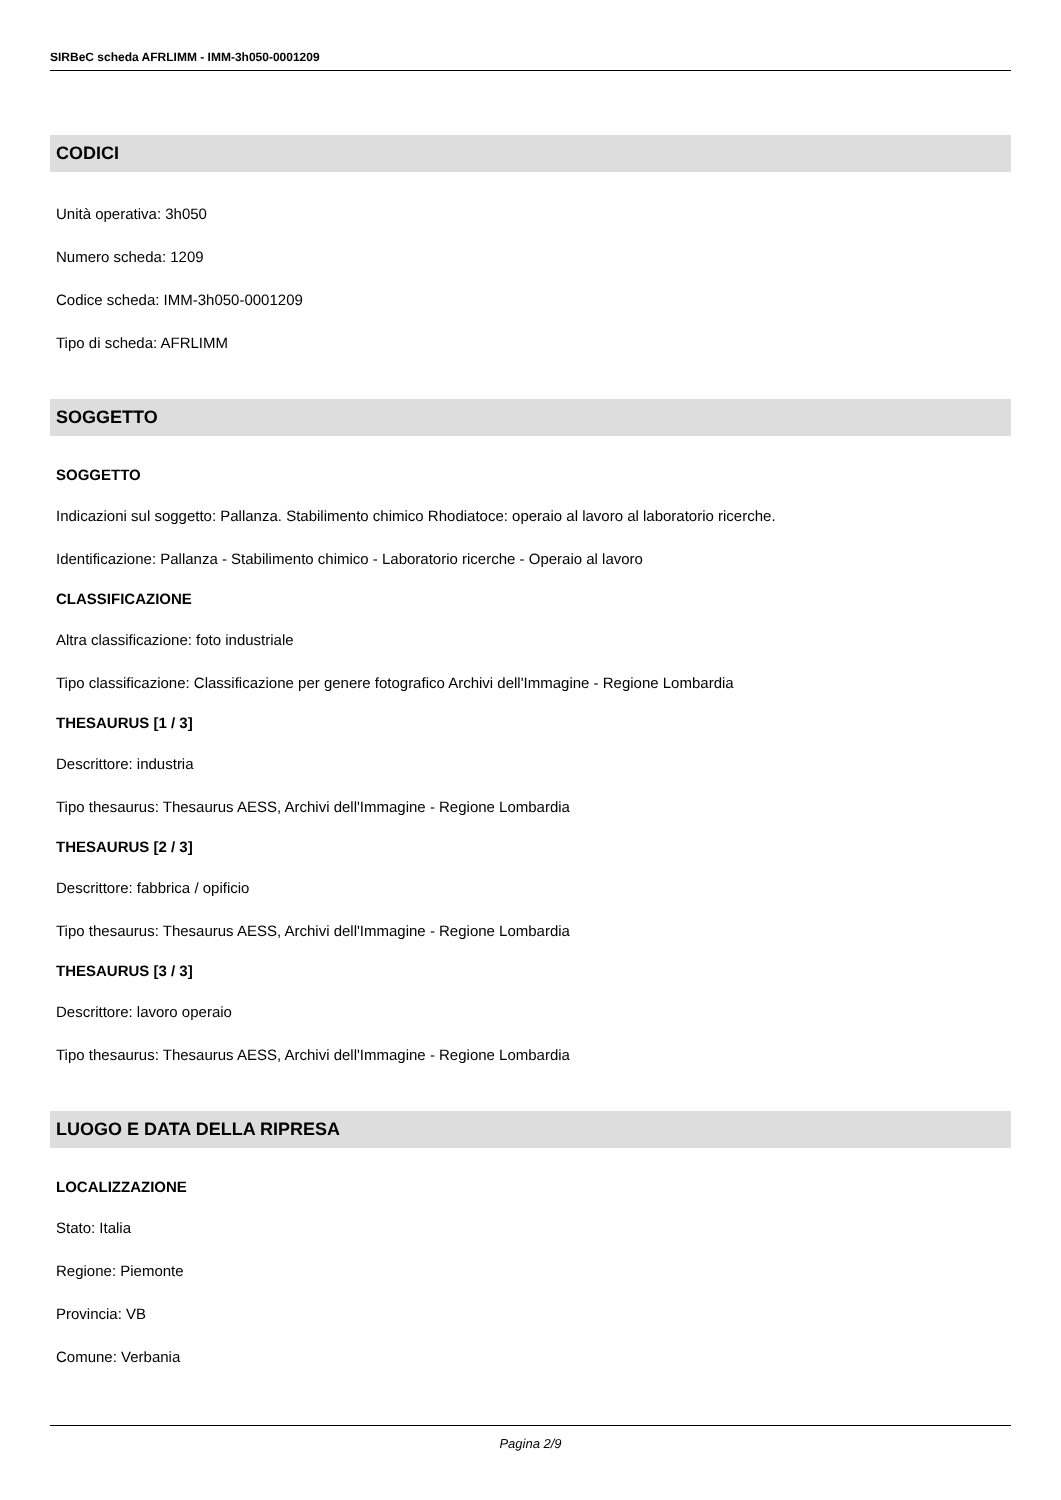SIRBeC scheda AFRLIMM - IMM-3h050-0001209
CODICI
Unità operativa: 3h050
Numero scheda: 1209
Codice scheda: IMM-3h050-0001209
Tipo di scheda: AFRLIMM
SOGGETTO
SOGGETTO
Indicazioni sul soggetto: Pallanza. Stabilimento chimico Rhodiatoce: operaio al lavoro al laboratorio ricerche.
Identificazione: Pallanza - Stabilimento chimico - Laboratorio ricerche - Operaio al lavoro
CLASSIFICAZIONE
Altra classificazione: foto industriale
Tipo classificazione: Classificazione per genere fotografico Archivi dell'Immagine - Regione Lombardia
THESAURUS [1 / 3]
Descrittore: industria
Tipo thesaurus: Thesaurus AESS, Archivi dell'Immagine - Regione Lombardia
THESAURUS [2 / 3]
Descrittore: fabbrica / opificio
Tipo thesaurus: Thesaurus AESS, Archivi dell'Immagine - Regione Lombardia
THESAURUS [3 / 3]
Descrittore: lavoro operaio
Tipo thesaurus: Thesaurus AESS, Archivi dell'Immagine - Regione Lombardia
LUOGO E DATA DELLA RIPRESA
LOCALIZZAZIONE
Stato: Italia
Regione: Piemonte
Provincia: VB
Comune: Verbania
Pagina 2/9